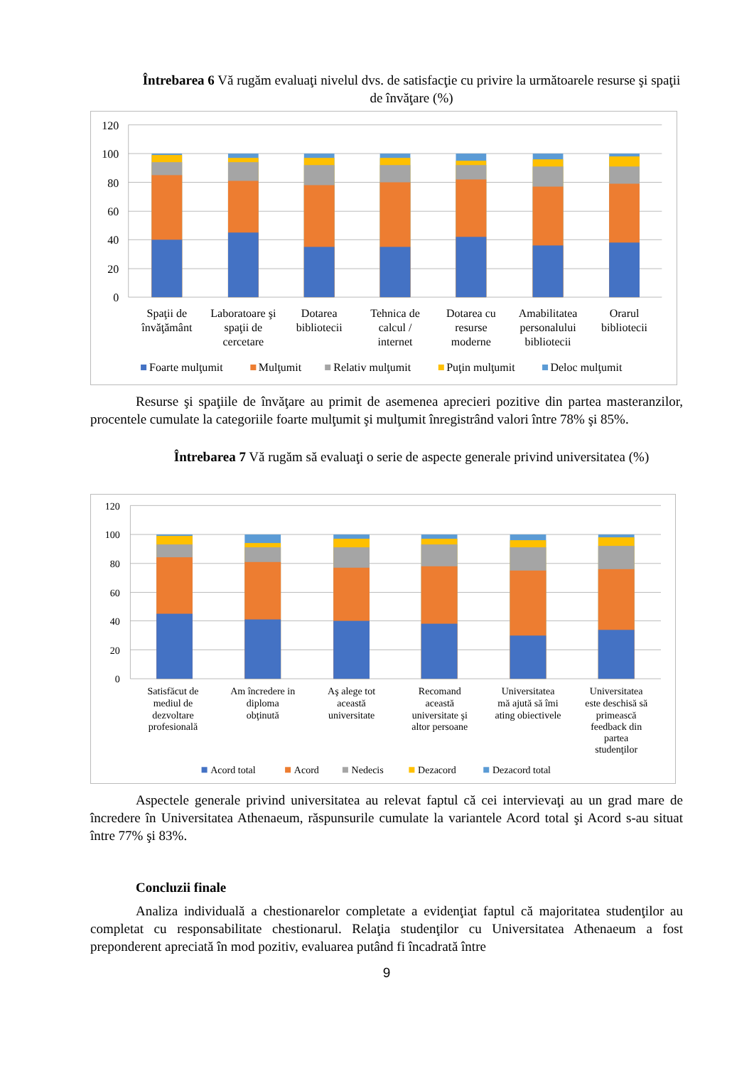Întrebarea 6 Vă rugăm evaluaţi nivelul dvs. de satisfacţie cu privire la următoarele resurse şi spaţii de învăţare (%)
120
100
80
60
40
20
0
Spaţii de
învăţământ
Laboratoare şi
spaţii de
cercetare
Dotarea
bibliotecii
Tehnica de
calcul /
internet
Dotarea cu
resurse
moderne
Amabilitatea
personalului
bibliotecii
Orarul
bibliotecii
Foarte mulţumit
Mulţumit
Relativ mulţumit
Puţin mulţumit
Deloc mulţumit
Resurse şi spaţiile de învăţare au primit de asemenea aprecieri pozitive din partea masteranzilor, procentele cumulate la categoriile foarte mulţumit şi mulţumit înregistrând valori între 78% şi 85%.
Întrebarea 7 Vă rugăm să evaluaţi o serie de aspecte generale privind universitatea (%)
120
100
80
60
40
20
0
Satisfăcut de
mediul de
dezvoltare
profesională
Am încredere in
diploma
obţinută
Aş alege tot
această
universitate
Recomand
această
universitate şi
altor persoane
Universitatea
mă ajută să îmi
ating obiectivele
Universitatea
este deschisă să
primească
feedback din
partea
studenţilor
Acord total
Acord
Nedecis
Dezacord
Dezacord total
Aspectele generale privind universitatea au relevat faptul că cei intervievaţi au un grad mare de încredere în Universitatea Athenaeum, răspunsurile cumulate la variantele Acord total şi Acord s-au situat între 77% şi 83%.
Concluzii finale
Analiza individuală a chestionarelor completate a evidenţiat faptul că majoritatea studenţilor au completat cu responsabilitate chestionarul. Relaţia studenţilor cu Universitatea Athenaeum a fost preponderent apreciată în mod pozitiv, evaluarea putând fi încadrată între
9